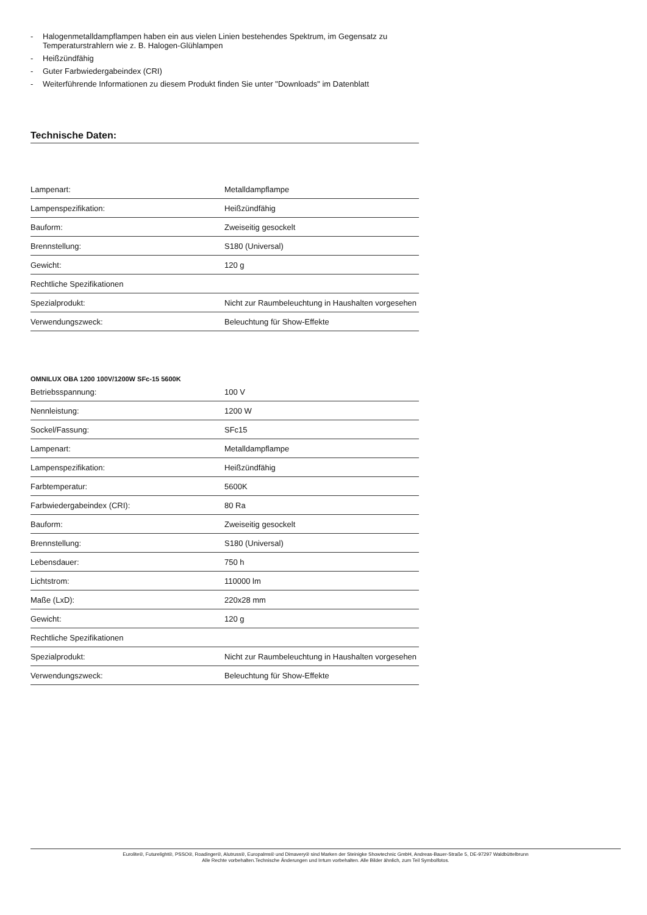- Halogenmetalldampflampen haben ein aus vielen Linien bestehendes Spektrum, im Gegensatz zu Temperaturstrahlern wie z. B. Halogen-Glühlampen
- Heißzündfähig
- Guter Farbwiedergabeindex (CRI)
- Weiterführende Informationen zu diesem Produkt finden Sie unter "Downloads" im Datenblatt
Technische Daten:
| Lampenart: | Metalldampflampe |
| Lampenspezifikation: | Heißzündfähig |
| Bauform: | Zweiseitig gesockelt |
| Brennstellung: | S180 (Universal) |
| Gewicht: | 120 g |
| Rechtliche Spezifikationen | |
| Spezialprodukt: | Nicht zur Raumbeleuchtung in Haushalten vorgesehen |
| Verwendungszweck: | Beleuchtung für Show-Effekte |
OMNILUX OBA 1200 100V/1200W SFc-15 5600K
| Betriebsspannung: | 100 V |
| Nennleistung: | 1200 W |
| Sockel/Fassung: | SFc15 |
| Lampenart: | Metalldampflampe |
| Lampenspezifikation: | Heißzündfähig |
| Farbtemperatur: | 5600K |
| Farbwiedergabeindex (CRI): | 80 Ra |
| Bauform: | Zweiseitig gesockelt |
| Brennstellung: | S180 (Universal) |
| Lebensdauer: | 750 h |
| Lichtstrom: | 110000 lm |
| Maße (LxD): | 220x28 mm |
| Gewicht: | 120 g |
| Rechtliche Spezifikationen | |
| Spezialprodukt: | Nicht zur Raumbeleuchtung in Haushalten vorgesehen |
| Verwendungszweck: | Beleuchtung für Show-Effekte |
Eurolite®, Futurelight®, PSSO®, Roadinger®, Alutruss®, Europalms® und Dimavery® sind Marken der Steinigke Showtechnic GmbH, Andreas-Bauer-Straße 5, DE-97297 Waldbüttelbrunn
Alle Rechte vorbehalten.Technische Änderungen und Irrtum vorbehalten. Alle Bilder ähnlich, zum Teil Symbolfotos.